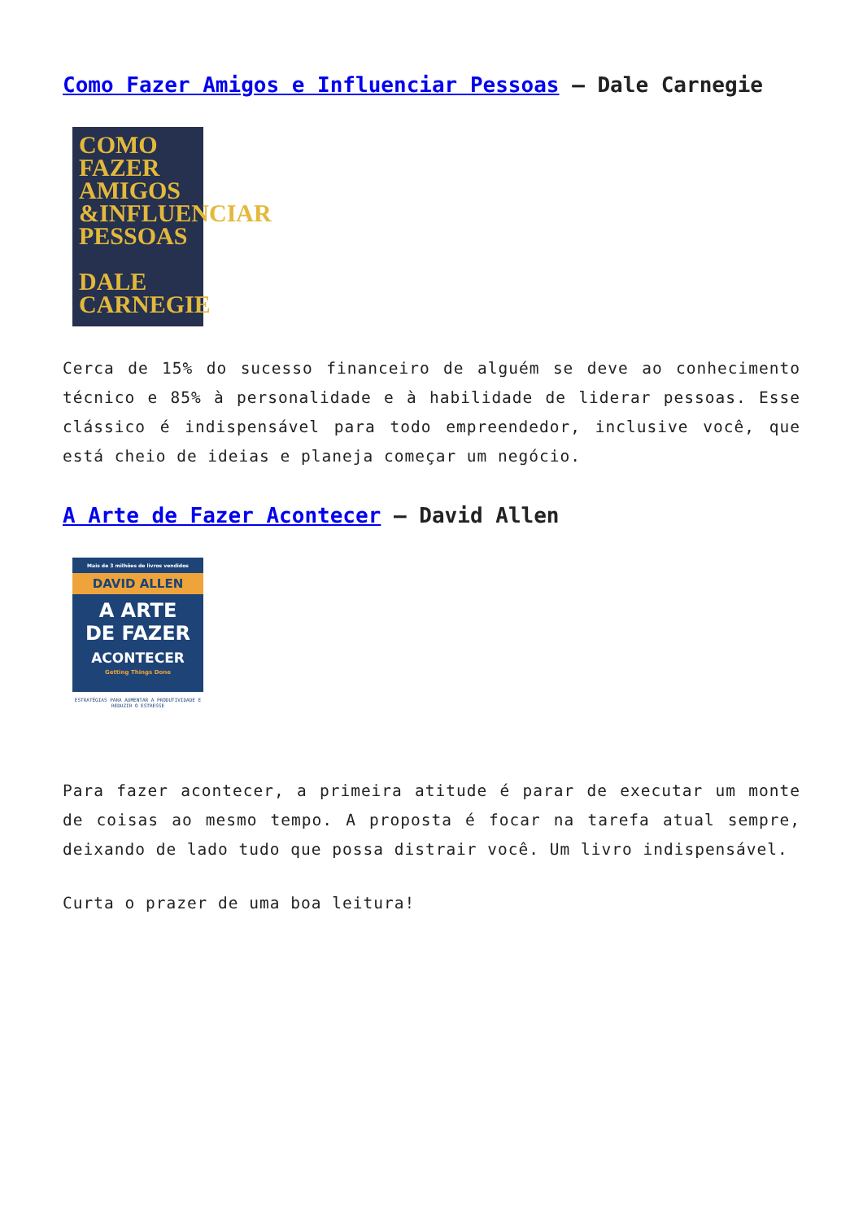Como Fazer Amigos e Influenciar Pessoas – Dale Carnegie
COMO
FAZER
AMIGOS
&INFLUENCIAR
PESSOAS
DALE
CARNEGIE
Cerca de 15% do sucesso financeiro de alguém se deve ao conhecimento técnico e 85% à personalidade e à habilidade de liderar pessoas. Esse clássico é indispensável para todo empreendedor, inclusive você, que está cheio de ideias e planeja começar um negócio.
A Arte de Fazer Acontecer – David Allen
Mais de 3 milhões de livros vendidos
DAVID ALLEN
A ARTE
DE FAZER
ACONTECER
Getting Things Done
ESTRATÉGIAS PARA AUMENTAR A PRODUTIVIDADE E REDUZIR O ESTRESSE
Para fazer acontecer, a primeira atitude é parar de executar um monte de coisas ao mesmo tempo. A proposta é focar na tarefa atual sempre, deixando de lado tudo que possa distrair você. Um livro indispensável.
Curta o prazer de uma boa leitura!